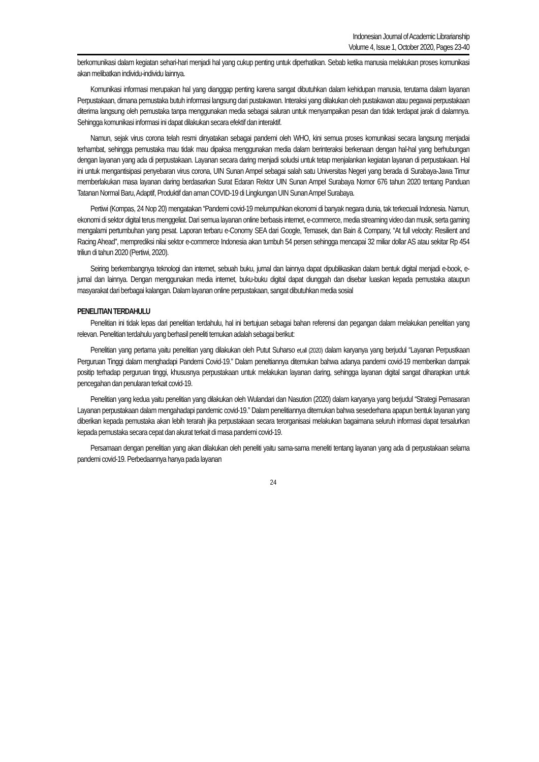Indonesian Journal of Academic Librarianship
Volume 4, Issue 1, October 2020, Pages 23-40
berkomunikasi dalam kegiatan sehari-hari menjadi hal yang cukup penting untuk diperhatikan. Sebab ketika manusia melakukan proses komunikasi akan melibatkan individu-individu lainnya.
Komunikasi informasi merupakan hal yang dianggap penting karena sangat dibutuhkan dalam kehidupan manusia, terutama dalam layanan Perpustakaan, dimana pemustaka butuh informasi langsung dari pustakawan. Interaksi yang dilakukan oleh pustakawan atau pegawai perpustakaan diterima langsung oleh pemustaka tanpa menggunakan media sebagai saluran untuk menyampaikan pesan dan tidak terdapat jarak di dalamnya. Sehingga komunikasi informasi ini dapat dilakukan secara efektif dan interaktif.
Namun, sejak virus corona telah resmi dinyatakan sebagai pandemi oleh WHO, kini semua proses komunikasi secara langsung menjadai terhambat, sehingga pemustaka mau tidak mau dipaksa menggunakan media dalam berinteraksi berkenaan dengan hal-hal yang berhubungan dengan layanan yang ada di perpustakaan. Layanan secara daring menjadi soludsi untuk tetap menjalankan kegiatan layanan di perpustakaan. Hal ini untuk mengantisipasi penyebaran virus corona, UIN Sunan Ampel sebagai salah satu Universitas Negeri yang berada di Surabaya-Jawa Timur memberlakukan masa layanan daring berdasarkan Surat Edaran Rektor UIN Sunan Ampel Surabaya Nomor 676 tahun 2020 tentang Panduan Tatanan Normal Baru, Adaptif, Produktif dan aman COVID-19 di Lingkungan UIN Sunan Ampel Surabaya.
Pertiwi (Kompas, 24 Nop 20) mengatakan “Pandemi covid-19 melumpuhkan ekonomi di banyak negara dunia, tak terkecuali Indonesia. Namun, ekonomi di sektor digital terus menggeliat. Dari semua layanan online berbasis internet, e-commerce, media streaming video dan musik, serta gaming mengalami pertumbuhan yang pesat. Laporan terbaru e-Conomy SEA dari Google, Temasek, dan Bain & Company, “At full velocity: Resilient and Racing Ahead", memprediksi nilai sektor e-commerce Indonesia akan tumbuh 54 persen sehingga mencapai 32 miliar dollar AS atau sekitar Rp 454 triliun di tahun 2020 (Pertiwi, 2020).
Seiring berkembangnya teknologi dan internet, sebuah buku, jurnal dan lainnya dapat dipublikasikan dalam bentuk digital menjadi e-book, e-jurnal dan lainnya. Dengan menggunakan media internet, buku-buku digital dapat diunggah dan disebar luaskan kepada pemustaka ataupun masyarakat dari berbagai kalangan. Dalam layanan online perpustakaan, sangat dibutuhkan media sosial
PENELITIAN TERDAHULU
Penelitian ini tidak lepas dari penelitian terdahulu, hal ini bertujuan sebagai bahan referensi dan pegangan dalam melakukan penelitian yang relevan. Penelitian terdahulu yang berhasil peneliti temukan adalah sebagai berikut:
Penelitian yang pertama yaitu penelitian yang dilakukan oleh Putut Suharso et,all (2020) dalam karyanya yang berjudul “Layanan Perpustkaan Perguruan Tinggi dalam menghadapi Pandemi Covid-19.” Dalam peneltiannya ditemukan bahwa adanya pandemi covid-19 memberikan dampak positip terhadap perguruan tinggi, khususnya perpustakaan untuk melakukan layanan daring, sehingga layanan digital sangat diharapkan untuk pencegahan dan penularan terkait covid-19.
Penelitian yang kedua yaitu penelitian yang dilakukan oleh Wulandari dan Nasution (2020) dalam karyanya yang berjudul “Strategi Pemasaran Layanan perpustakaan dalam mengahadapi pandemic covid-19.” Dalam penelitiannya ditemukan bahwa sesederhana apapun bentuk layanan yang diberikan kepada pemustaka akan lebih terarah jika perpustakaan secara terorganisasi melakukan bagaimana seluruh informasi dapat tersalurkan kepada pemustaka secara cepat dan akurat terkait di masa pandemi covid-19.
Persamaan dengan penelitian yang akan dilakukan oleh peneliti yaitu sama-sama meneliti tentang layanan yang ada di perpustakaan selama pandemi covid-19. Perbedaannya hanya pada layanan
24